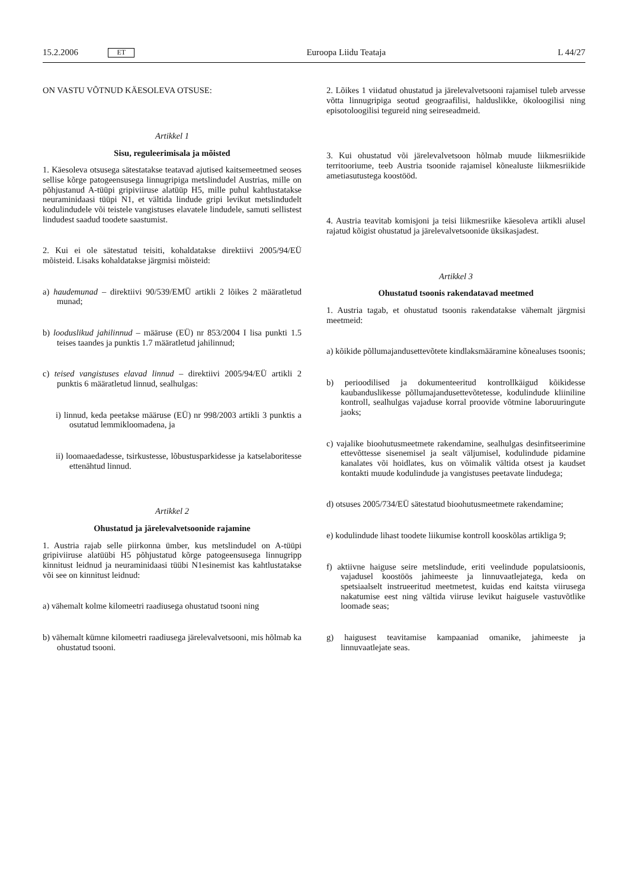15.2.2006 ET Euroopa Liidu Teataja L 44/27
ON VASTU VÕTNUD KÄESOLEVA OTSUSE:
Artikkel 1
Sisu, reguleerimisala ja mõisted
1. Käesoleva otsusega sätestatakse teatavad ajutised kaitsemeetmed seoses sellise kõrge patogeensusega linnugripiga metslindudel Austrias, mille on põhjustanud A-tüüpi gripiviiruse alatüüp H5, mille puhul kahtlustatakse neuraminidaasi tüüpi N1, et vältida lindude gripi levikut metslindudelt kodulindudele või teistele vangistuses elavatele lindudele, samuti sellistest lindudest saadud toodete saastumist.
2. Kui ei ole sätestatud teisiti, kohaldatakse direktiivi 2005/94/EÜ mõisteid. Lisaks kohaldatakse järgmisi mõisteid:
a) haudemunad – direktiivi 90/539/EMÜ artikli 2 lõikes 2 määratletud munad;
b) looduslikud jahilinnud – määruse (EÜ) nr 853/2004 I lisa punkti 1.5 teises taandes ja punktis 1.7 määratletud jahilinnud;
c) teised vangistuses elavad linnud – direktiivi 2005/94/EÜ artikli 2 punktis 6 määratletud linnud, sealhulgas:
i) linnud, keda peetakse määruse (EÜ) nr 998/2003 artikli 3 punktis a osutatud lemmikloomadena, ja
ii) loomaaedadesse, tsirkustesse, lõbustusparkidesse ja katselaboritesse ettenähtud linnud.
Artikkel 2
Ohustatud ja järelevalvetsoonide rajamine
1. Austria rajab selle piirkonna ümber, kus metslindudel on A-tüüpi gripiviiruse alatüübi H5 põhjustatud kõrge patogeensusega linnugripp kinnitust leidnud ja neuraminidaasi tüübi N1esinemist kas kahtlustatakse või see on kinnitust leidnud:
a) vähemalt kolme kilomeetri raadiusega ohustatud tsooni ning
b) vähemalt kümne kilomeetri raadiusega järelevalvetsooni, mis hõlmab ka ohustatud tsooni.
2. Lõikes 1 viidatud ohustatud ja järelevalvetsooni rajamisel tuleb arvesse võtta linnugripiga seotud geograafilisi, halduslikke, ökoloogilisi ning episotoloogilisi tegureid ning seireseadmeid.
3. Kui ohustatud või järelevalvetsoon hõlmab muude liikmesriikide territooriume, teeb Austria tsoonide rajamisel kõnealuste liikmesriikide ametiasutustega koostööd.
4. Austria teavitab komisjoni ja teisi liikmesriike käesoleva artikli alusel rajatud kõigist ohustatud ja järelevalvetsoonide üksikasjadest.
Artikkel 3
Ohustatud tsoonis rakendatavad meetmed
1. Austria tagab, et ohustatud tsoonis rakendatakse vähemalt järgmisi meetmeid:
a) kõikide põllumajandusettevõtete kindlaksmääramine kõnealuses tsoonis;
b) perioodilised ja dokumenteeritud kontrollkäigud kõikidesse kaubanduslikesse põllumajandusettevõtetesse, kodulindude kliiniline kontroll, sealhulgas vajaduse korral proovide võtmine laboruuringute jaoks;
c) vajalike bioohutusmeetmete rakendamine, sealhulgas desinfitseerimine ettevõttesse sisenemisel ja sealt väljumisel, kodulindude pidamine kanalates või hoidlates, kus on võimalik vältida otsest ja kaudset kontakti muude kodulindude ja vangistuses peetavate lindudega;
d) otsuses 2005/734/EÜ sätestatud bioohutusmeetmete rakendamine;
e) kodulindude lihast toodete liikumise kontroll kooskõlas artikliga 9;
f) aktiivne haiguse seire metslindude, eriti veelindude populatsioonis, vajadusel koostöös jahimeeste ja linnuvaatlejatega, keda on spetsiaalselt instrueeritud meetmetest, kuidas end kaitsta viirusega nakatumise eest ning vältida viiruse levikut haigusele vastuvõtlike loomade seas;
g) haigusest teavitamise kampaaniad omanike, jahimeeste ja linnuvaatlejate seas.